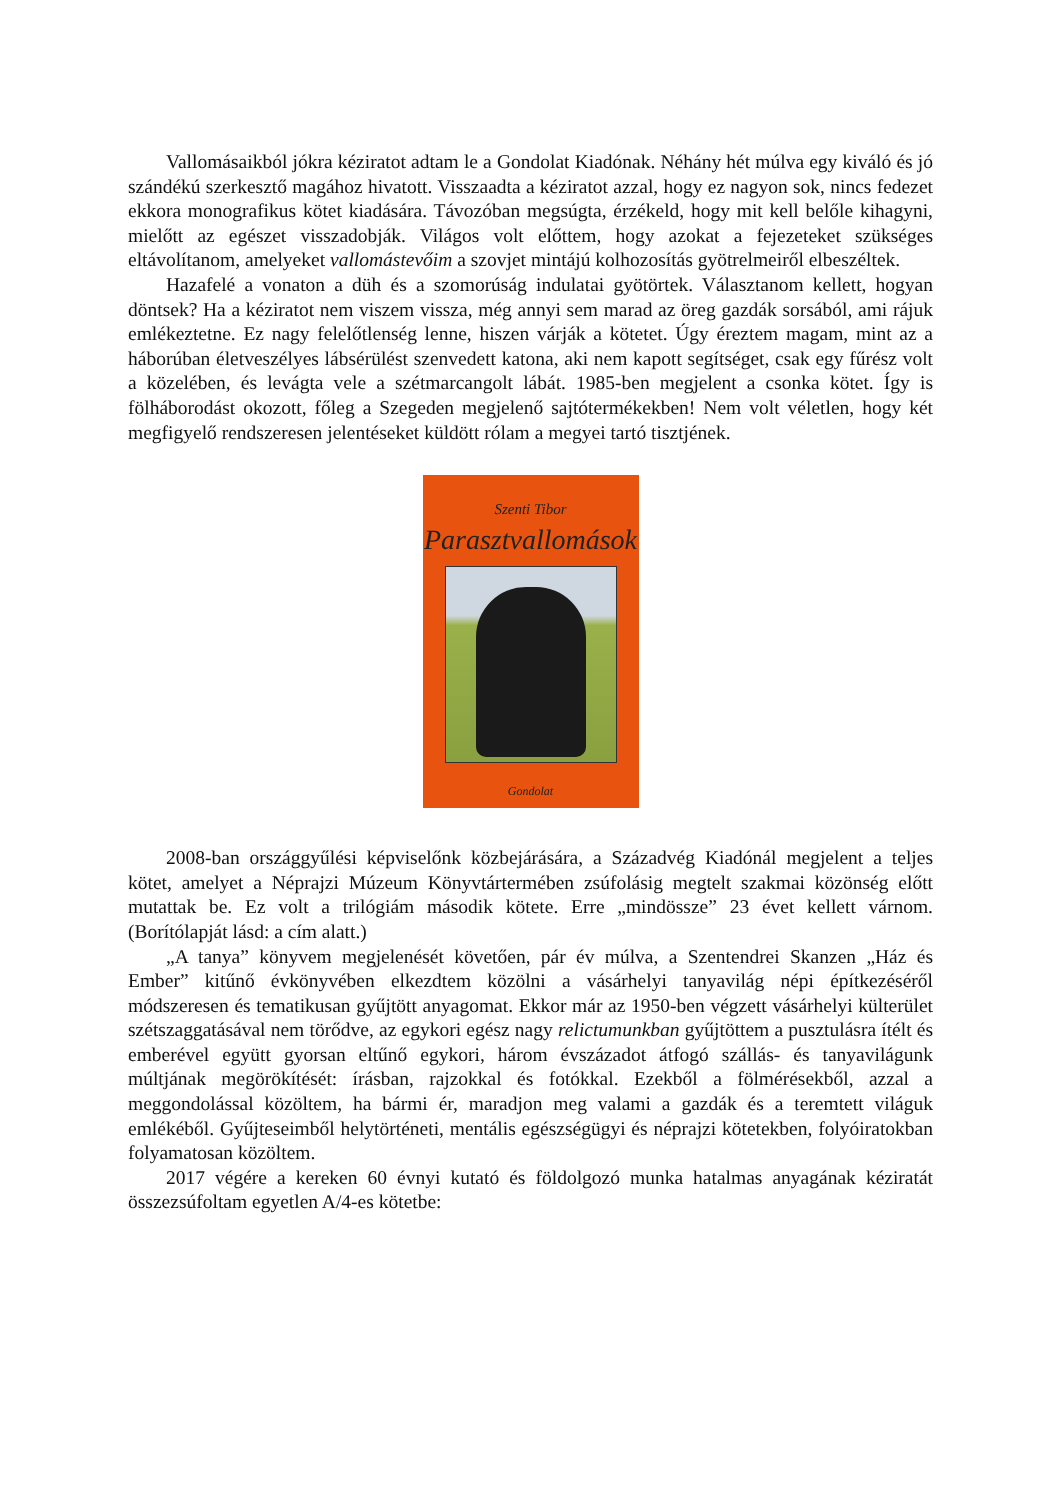Vallomásaikból jókra kéziratot adtam le a Gondolat Kiadónak. Néhány hét múlva egy kiváló és jó szándékú szerkesztő magához hivatott. Visszaadta a kéziratot azzal, hogy ez nagyon sok, nincs fedezet ekkora monografikus kötet kiadására. Távozóban megsúgta, érzékeld, hogy mit kell belőle kihagyni, mielőtt az egészet visszadobják. Világos volt előttem, hogy azokat a fejezeteket szükséges eltávolítanom, amelyeket vallomástevőim a szovjet mintájú kolhozosítás gyötrelmeiről elbeszéltek.
Hazafelé a vonaton a düh és a szomorúság indulatai gyötörtek. Választanom kellett, hogyan döntsek? Ha a kéziratot nem viszem vissza, még annyi sem marad az öreg gazdák sorsából, ami rájuk emlékeztetne. Ez nagy felelőtlenség lenne, hiszen várják a kötetet. Úgy éreztem magam, mint az a háborúban életveszélyes lábsérülést szenvedett katona, aki nem kapott segítséget, csak egy fűrész volt a közelében, és levágta vele a szétmarcangolt lábát. 1985-ben megjelent a csonka kötet. Így is fölháborodást okozott, főleg a Szegeden megjelenő sajtótermékekben! Nem volt véletlen, hogy két megfigyelő rendszeresen jelentéseket küldött rólam a megyei tartó tisztjének.
Szenti Tibor
Parasztvallomások
Gondolat
2008-ban országgyűlési képviselőnk közbejárására, a Századvég Kiadónál megjelent a teljes kötet, amelyet a Néprajzi Múzeum Könyvtártermében zsúfolásig megtelt szakmai közönség előtt mutattak be. Ez volt a trilógiám második kötete. Erre „mindössze” 23 évet kellett várnom. (Borítólapját lásd: a cím alatt.)
„A tanya” könyvem megjelenését követően, pár év múlva, a Szentendrei Skanzen „Ház és Ember” kitűnő évkönyvében elkezdtem közölni a vásárhelyi tanyavilág népi építkezéséről módszeresen és tematikusan gyűjtött anyagomat. Ekkor már az 1950-ben végzett vásárhelyi külterület szétszaggatásával nem törődve, az egykori egész nagy relictumunkban gyűjtöttem a pusztulásra ítélt és emberével együtt gyorsan eltűnő egykori, három évszázadot átfogó szállás- és tanyavilágunk múltjának megörökítését: írásban, rajzokkal és fotókkal. Ezekből a fölmérésekből, azzal a meggondolással közöltem, ha bármi ér, maradjon meg valami a gazdák és a teremtett világuk emlékéből. Gyűjteseimből helytörténeti, mentális egészségügyi és néprajzi kötetekben, folyóiratokban folyamatosan közöltem.
2017 végére a kereken 60 évnyi kutató és földolgozó munka hatalmas anyagának kéziratát összezsúfoltam egyetlen A/4-es kötetbe: